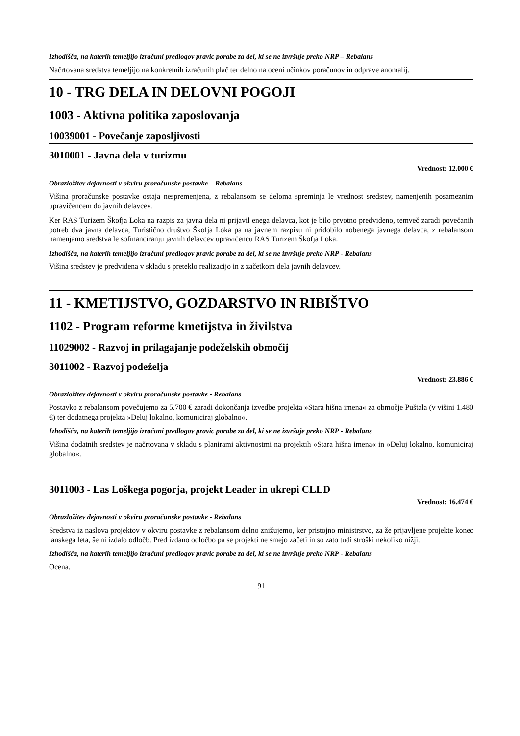Izhodišča, na katerih temeljijo izračuni predlogov pravic porabe za del, ki se ne izvršuje preko NRP – Rebalans
Načrtovana sredstva temeljijo na konkretnih izračunih plač ter delno na oceni učinkov poračunov in odprave anomalij.
10 - TRG DELA IN DELOVNI POGOJI
1003 - Aktivna politika zaposlovanja
10039001 - Povečanje zaposljivosti
3010001 - Javna dela v turizmu
Vrednost: 12.000 €
Obrazložitev dejavnosti v okviru proračunske postavke – Rebalans
Višina proračunske postavke ostaja nespremenjena, z rebalansom se deloma spreminja le vrednost sredstev, namenjenih posameznim upravičencem do javnih delavcev.
Ker RAS Turizem Škofja Loka na razpis za javna dela ni prijavil enega delavca, kot je bilo prvotno predvideno, temveč zaradi povečanih potreb dva javna delavca, Turistično društvo Škofja Loka pa na javnem razpisu ni pridobilo nobenega javnega delavca, z rebalansom namenjamo sredstva le sofinanciranju javnih delavcev upravičencu RAS Turizem Škofja Loka.
Izhodišča, na katerih temeljijo izračuni predlogov pravic porabe za del, ki se ne izvršuje preko NRP - Rebalans
Višina sredstev je predvidena v skladu s preteklo realizacijo in z začetkom dela javnih delavcev.
11 - KMETIJSTVO, GOZDARSTVO IN RIBIŠTVO
1102 - Program reforme kmetijstva in živilstva
11029002 - Razvoj in prilagajanje podeželskih območij
3011002 - Razvoj podeželja
Vrednost: 23.886 €
Obrazložitev dejavnosti v okviru proračunske postavke - Rebalans
Postavko z rebalansom povečujemo za 5.700 € zaradi dokončanja izvedbe projekta »Stara hišna imena« za območje Puštala (v višini 1.480 €) ter dodatnega projekta »Deluj lokalno, komuniciraj globalno«.
Izhodišča, na katerih temeljijo izračuni predlogov pravic porabe za del, ki se ne izvršuje preko NRP - Rebalans
Višina dodatnih sredstev je načrtovana v skladu s planirami aktivnostmi na projektih »Stara hišna imena« in »Deluj lokalno, komuniciraj globalno«.
3011003 - Las Loškega pogorja, projekt Leader in ukrepi CLLD
Vrednost: 16.474 €
Obrazložitev dejavnosti v okviru proračunske postavke - Rebalans
Sredstva iz naslova projektov v okviru postavke z rebalansom delno znižujemo, ker pristojno ministrstvo, za že prijavljene projekte konec lanskega leta, še ni izdalo odločb. Pred izdano odločbo pa se projekti ne smejo začeti in so zato tudi stroški nekoliko nižji.
Izhodišča, na katerih temeljijo izračuni predlogov pravic porabe za del, ki se ne izvršuje preko NRP - Rebalans
Ocena.
91